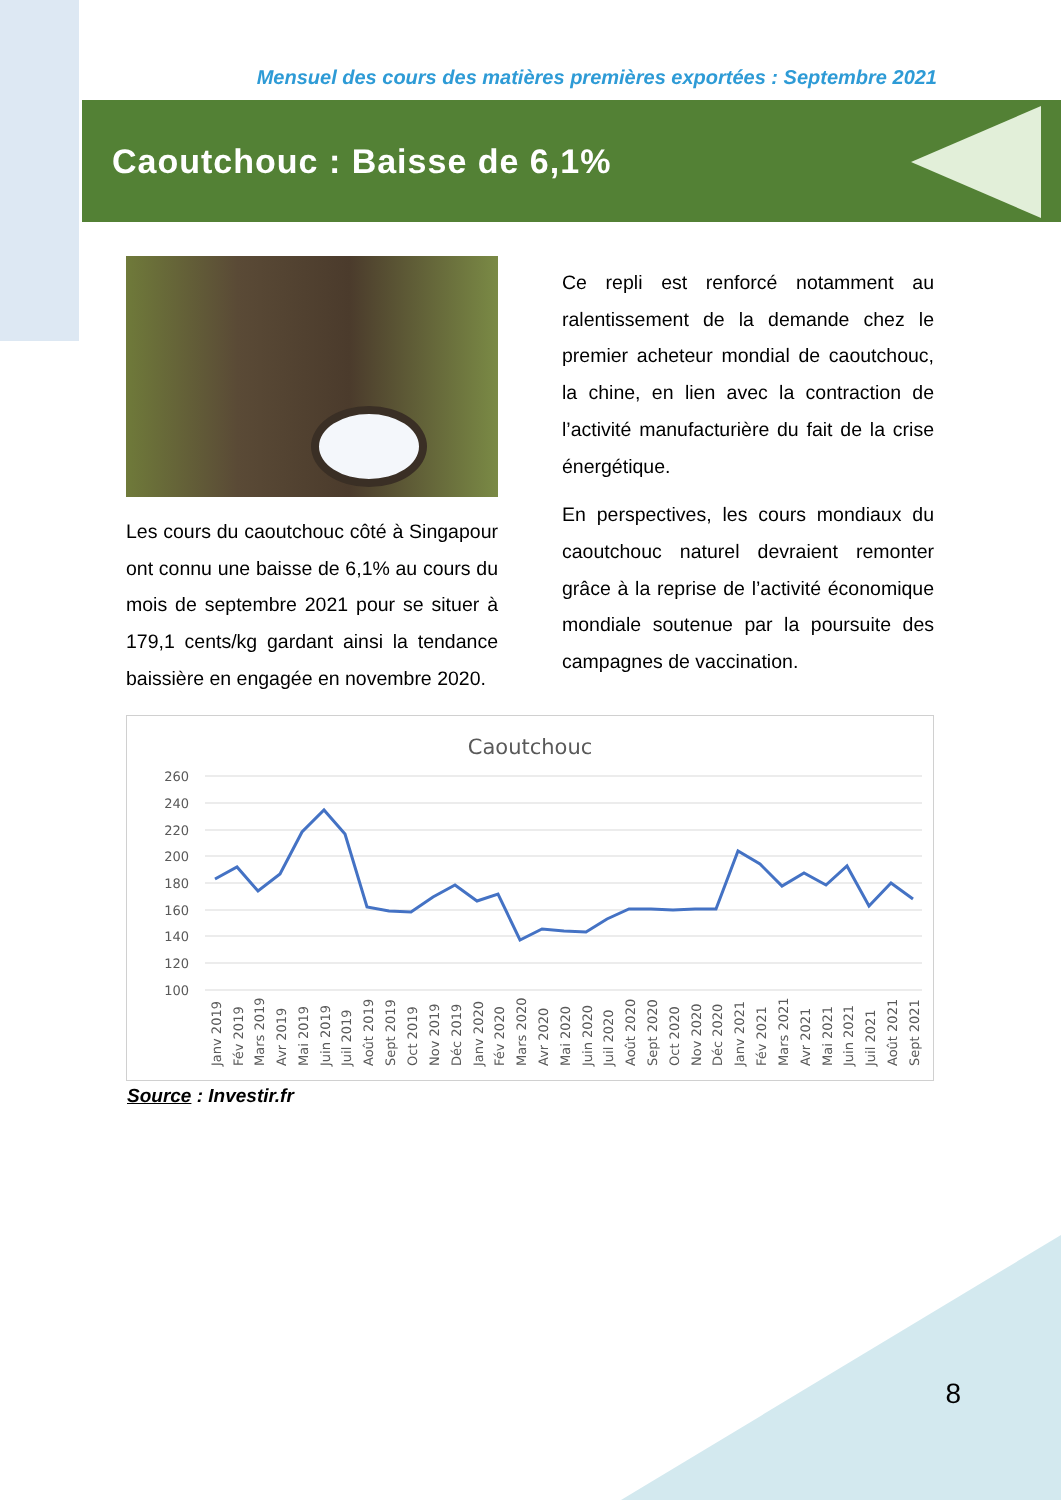Mensuel des cours des matières premières exportées : Septembre 2021
Caoutchouc : Baisse de 6,1%
Les cours du caoutchouc côté à Singapour ont connu une baisse de 6,1% au cours du mois de septembre 2021 pour se situer à 179,1 cents/kg gardant ainsi la tendance baissière en engagée en novembre 2020.
Ce repli est renforcé notamment au ralentissement de la demande chez le premier acheteur mondial de caoutchouc, la chine, en lien avec la contraction de l’activité manufacturière du fait de la crise énergétique.
En perspectives, les cours mondiaux du caoutchouc naturel devraient remonter grâce à la reprise de l’activité économique mondiale soutenue par la poursuite des campagnes de vaccination.
Caoutchouc
260
240
220
200
180
160
140
120
100
Janv 2019
Fév 2019
Mars 2019
Avr 2019
Mai 2019
Juin 2019
Juil 2019
Août 2019
Sept 2019
Oct 2019
Nov 2019
Déc 2019
Janv 2020
Fév 2020
Mars 2020
Avr 2020
Mai 2020
Juin 2020
Juil 2020
Août 2020
Sept 2020
Oct 2020
Nov 2020
Déc 2020
Janv 2021
Fév 2021
Mars 2021
Avr 2021
Mai 2021
Juin 2021
Juil 2021
Août 2021
Sept 2021
Source : Investir.fr
8